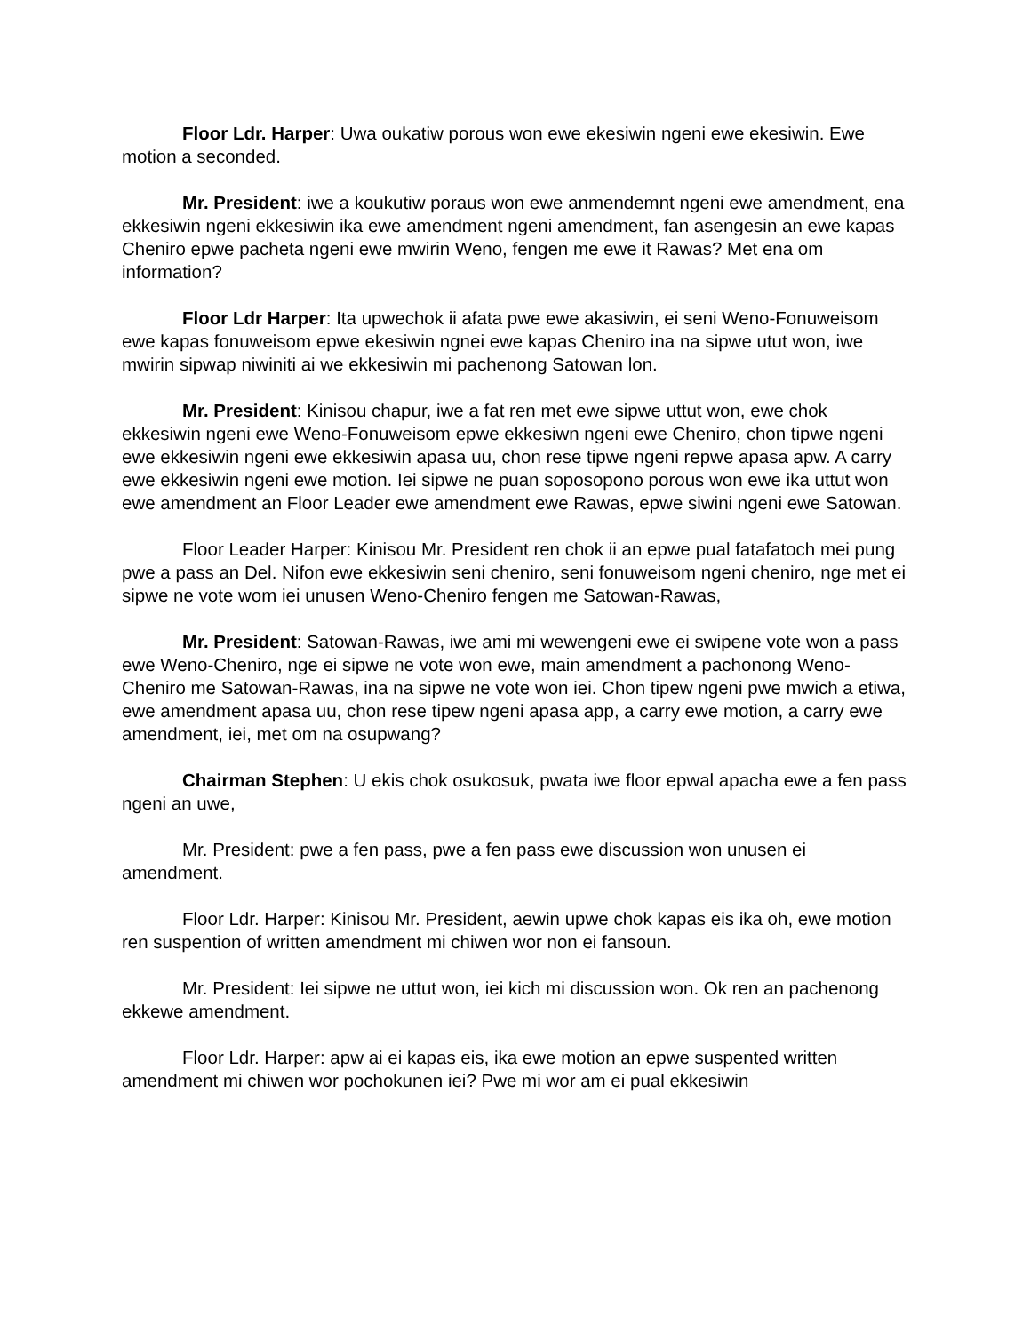Floor Ldr. Harper: Uwa oukatiw porous won ewe ekesiwin ngeni ewe ekesiwin. Ewe motion a seconded.
Mr. President: iwe a koukutiw poraus won ewe anmendemnt ngeni ewe amendment, ena ekkesiwin ngeni ekkesiwin ika ewe amendment ngeni amendment, fan asengesin an ewe kapas Cheniro epwe pacheta ngeni ewe mwirin Weno, fengen me ewe it Rawas? Met ena om information?
Floor Ldr Harper: Ita upwechok ii afata pwe ewe akasiwin, ei seni Weno-Fonuweisom ewe kapas fonuweisom epwe ekesiwin ngnei ewe kapas Cheniro ina na sipwe utut won, iwe mwirin sipwap niwiniti ai we ekkesiwin mi pachenong Satowan lon.
Mr. President: Kinisou chapur, iwe a fat ren met ewe sipwe uttut won, ewe chok ekkesiwin ngeni ewe Weno-Fonuweisom epwe ekkesiwn ngeni ewe Cheniro, chon tipwe ngeni ewe ekkesiwin ngeni ewe ekkesiwin apasa uu, chon rese tipwe ngeni repwe apasa apw. A carry ewe ekkesiwin ngeni ewe motion. Iei sipwe ne puan soposopono porous won ewe ika uttut won ewe amendment an Floor Leader ewe amendment ewe Rawas, epwe siwini ngeni ewe Satowan.
Floor Leader Harper: Kinisou Mr. President ren chok ii an epwe pual fatafatoch mei pung pwe a pass an Del. Nifon ewe ekkesiwin seni cheniro, seni fonuweisom ngeni cheniro, nge met ei sipwe ne vote wom iei unusen Weno-Cheniro fengen me Satowan-Rawas,
Mr. President: Satowan-Rawas, iwe ami mi wewengeni ewe ei swipene vote won a pass ewe Weno-Cheniro, nge ei sipwe ne vote won ewe, main amendment a pachonong Weno-Cheniro me Satowan-Rawas, ina na sipwe ne vote won iei. Chon tipew ngeni pwe mwich a etiwa, ewe amendment apasa uu, chon rese tipew ngeni apasa app, a carry ewe motion, a carry ewe amendment, iei, met om na osupwang?
Chairman Stephen: U ekis chok osukosuk, pwata iwe floor epwal apacha ewe a fen pass ngeni an uwe,
Mr. President: pwe a fen pass, pwe a fen pass ewe discussion won unusen ei amendment.
Floor Ldr. Harper: Kinisou Mr. President, aewin upwe chok kapas eis ika oh, ewe motion ren suspention of written amendment mi chiwen wor non ei fansoun.
Mr. President: Iei sipwe ne uttut won, iei kich mi discussion won. Ok ren an pachenong ekkewe amendment.
Floor Ldr. Harper: apw ai ei kapas eis, ika ewe motion an epwe suspented written amendment mi chiwen wor pochokunen iei? Pwe mi wor am ei pual ekkesiwin